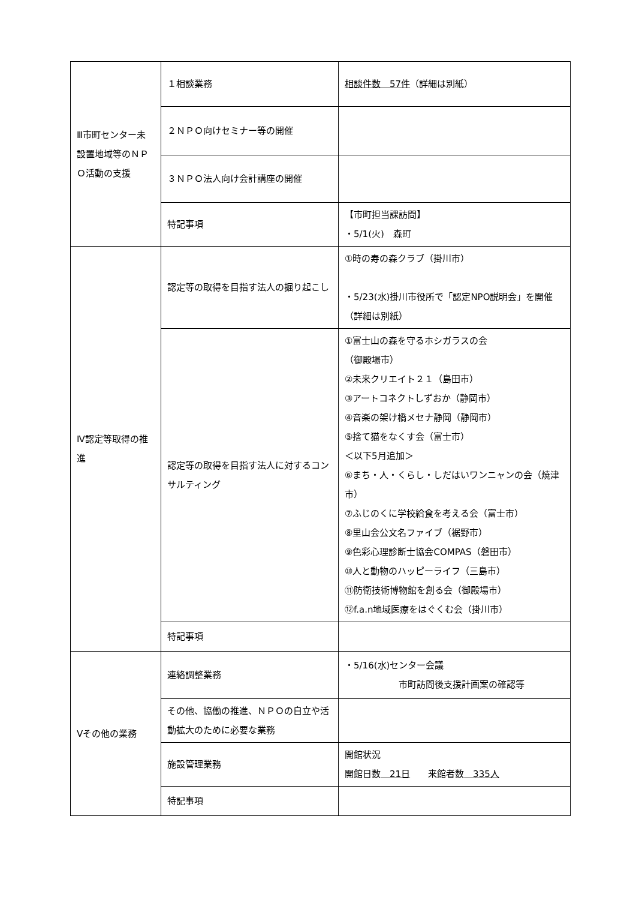| Ⅲ市町センター未設置地域等のＮＰＯ活動の支援 | １相談業務 | 相談件数 57件 （詳細は別紙） |
| | ２ＮＰＯ向けセミナー等の開催 | |
| | ３ＮＰＯ法人向け会計講座の開催 | |
| | 特記事項 | 【市町担当課訪問】 ・5/1(火) 森町 |
| Ⅳ認定等取得の推進 | 認定等の取得を目指す法人の掘り起こし | ①時の寿の森クラブ（掛川市） ・5/23(水)掛川市役所で「認定NPO説明会」を開催 （詳細は別紙） |
| | 認定等の取得を目指す法人に対するコンサルティング | ①富士山の森を守るホシガラスの会 （御殿場市） ②未来クリエイト２１（島田市） ③アートコネクトしずおか（静岡市） ④音楽の架け橋メセナ静岡（静岡市） ⑤捨て猫をなくす会（富士市） ＜以下5月追加＞ ⑥まち・人・くらし・しだはいワンニャンの会（焼津市） ⑦ふじのくに学校給食を考える会（富士市） ⑧里山会公文名ファイブ（裾野市） ⑨色彩心理診断士協会COMPAS（磐田市） ⑩人と動物のハッピーライフ（三島市） ⑪防衛技術博物館を創る会（御殿場市） ⑫f.a.n地域医療をはぐくむ会（掛川市） |
| | 特記事項 | |
| Ⅴその他の業務 | 連絡調整業務 | ・5/16(水)センター会議 市町訪問後支援計画案の確認等 |
| | その他、協働の推進、ＮＰＯの自立や活動拡大のために必要な業務 | |
| | 施設管理業務 | 開館状況 開館日数 21日 来館者数 335人 |
| | 特記事項 | |